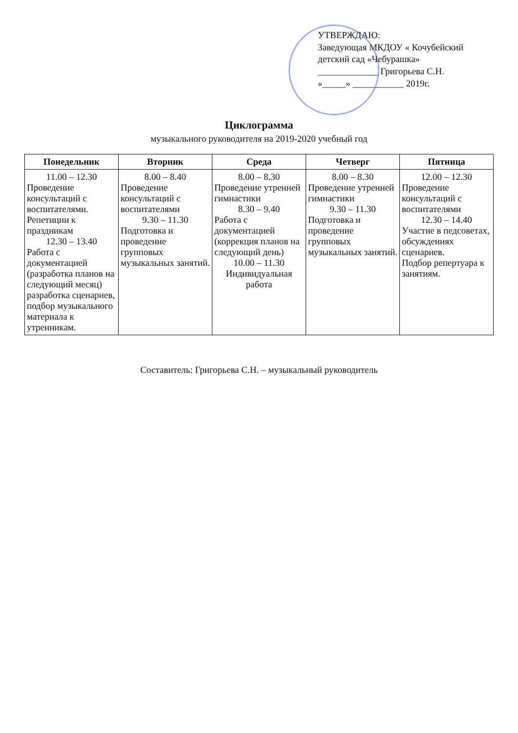УТВЕРЖДАЮ:
Заведующая МКДОУ « Кочубейский детский сад «Чебурашка»
_____________ Григорьева С.Н.
«_____» ___________ 2019г.
Циклограмма
музыкального руководителя на 2019-2020 учебный год
| Понедельник | Вторник | Среда | Четверг | Пятница |
| --- | --- | --- | --- | --- |
| 11.00 – 12.30 Проведение консультаций с воспитателями. Репетиции к праздникам 12.30 – 13.40 Работа с документацией (разработка планов на следующий месяц) разработка сценариев, подбор музыкального материала к утренникам. | 8.00 – 8.40 Проведение консультаций с воспитателями 9.30 – 11.30 Подготовка и проведение групповых музыкальных занятий. | 8.00 – 8.30 Проведение утренней гимнастики 8.30 – 9.40 Работа с документацией (коррекция планов на следующий день) 10.00 – 11.30 Индивидуальная работа | 8.00 – 8.30 Проведение утренней гимнастики 9.30 – 11.30 Подготовка и проведение групповых музыкальных занятий. | 12.00 – 12.30 Проведение консультаций с воспитателями 12.30 – 14.40 Участие в педсоветах, обсуждениях сценариев. Подбор репертуара к занятиям. |
Составитель: Григорьева С.Н. – музыкальный руководитель